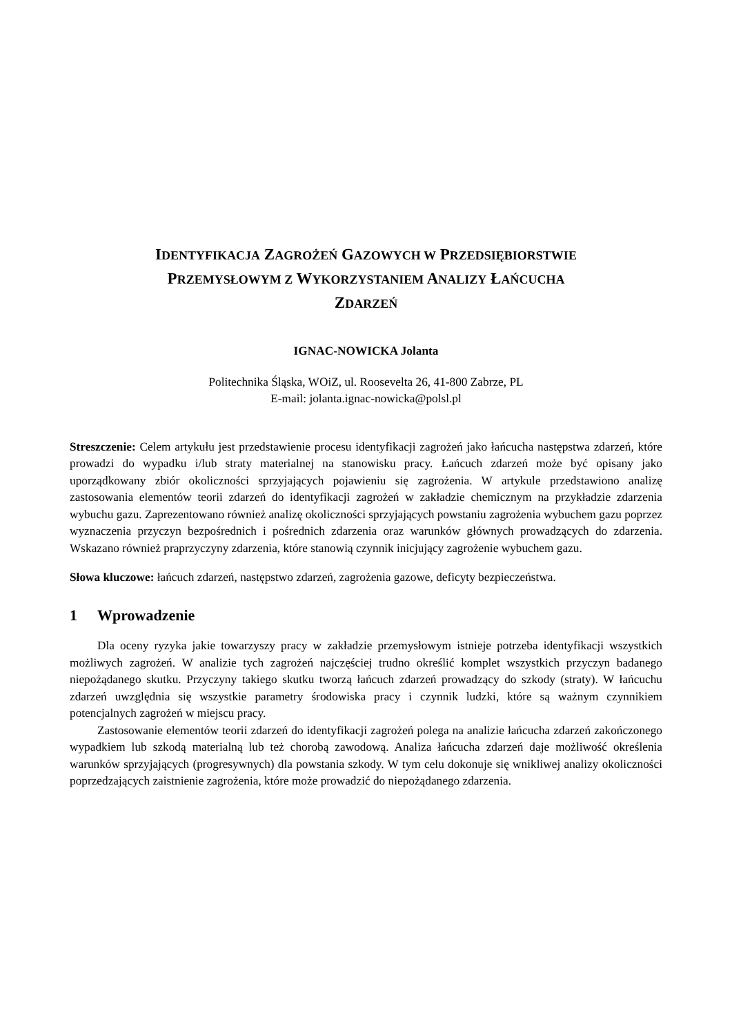IDENTYFIKACJA ZAGROŻEŃ GAZOWYCH W PRZEDSIĘBIORSTWIE
PRZEMYSŁOWYM Z WYKORZYSTANIEM ANALIZY ŁAŃCUCHA
ZDARZEŃ
IGNAC-NOWICKA Jolanta
Politechnika Śląska, WOiZ, ul. Roosevelta 26, 41-800 Zabrze, PL
E-mail: jolanta.ignac-nowicka@polsl.pl
Streszczenie: Celem artykułu jest przedstawienie procesu identyfikacji zagrożeń jako łańcucha następstwa zdarzeń, które prowadzi do wypadku i/lub straty materialnej na stanowisku pracy. Łańcuch zdarzeń może być opisany jako uporządkowany zbiór okoliczności sprzyjających pojawieniu się zagrożenia. W artykule przedstawiono analizę zastosowania elementów teorii zdarzeń do identyfikacji zagrożeń w zakładzie chemicznym na przykładzie zdarzenia wybuchu gazu. Zaprezentowano również analizę okoliczności sprzyjających powstaniu zagrożenia wybuchem gazu poprzez wyznaczenia przyczyn bezpośrednich i pośrednich zdarzenia oraz warunków głównych prowadzących do zdarzenia. Wskazano również praprzyczyny zdarzenia, które stanowią czynnik inicjujący zagrożenie wybuchem gazu.
Słowa kluczowe: łańcuch zdarzeń, następstwo zdarzeń, zagrożenia gazowe, deficyty bezpieczeństwa.
1 Wprowadzenie
Dla oceny ryzyka jakie towarzyszy pracy w zakładzie przemysłowym istnieje potrzeba identyfikacji wszystkich możliwych zagrożeń. W analizie tych zagrożeń najczęściej trudno określić komplet wszystkich przyczyn badanego niepożądanego skutku. Przyczyny takiego skutku tworzą łańcuch zdarzeń prowadzący do szkody (straty). W łańcuchu zdarzeń uwzględnia się wszystkie parametry środowiska pracy i czynnik ludzki, które są ważnym czynnikiem potencjalnych zagrożeń w miejscu pracy.
Zastosowanie elementów teorii zdarzeń do identyfikacji zagrożeń polega na analizie łańcucha zdarzeń zakończonego wypadkiem lub szkodą materialną lub też chorobą zawodową. Analiza łańcucha zdarzeń daje możliwość określenia warunków sprzyjających (progresywnych) dla powstania szkody. W tym celu dokonuje się wnikliwej analizy okoliczności poprzedzających zaistnienie zagrożenia, które może prowadzić do niepożądanego zdarzenia.